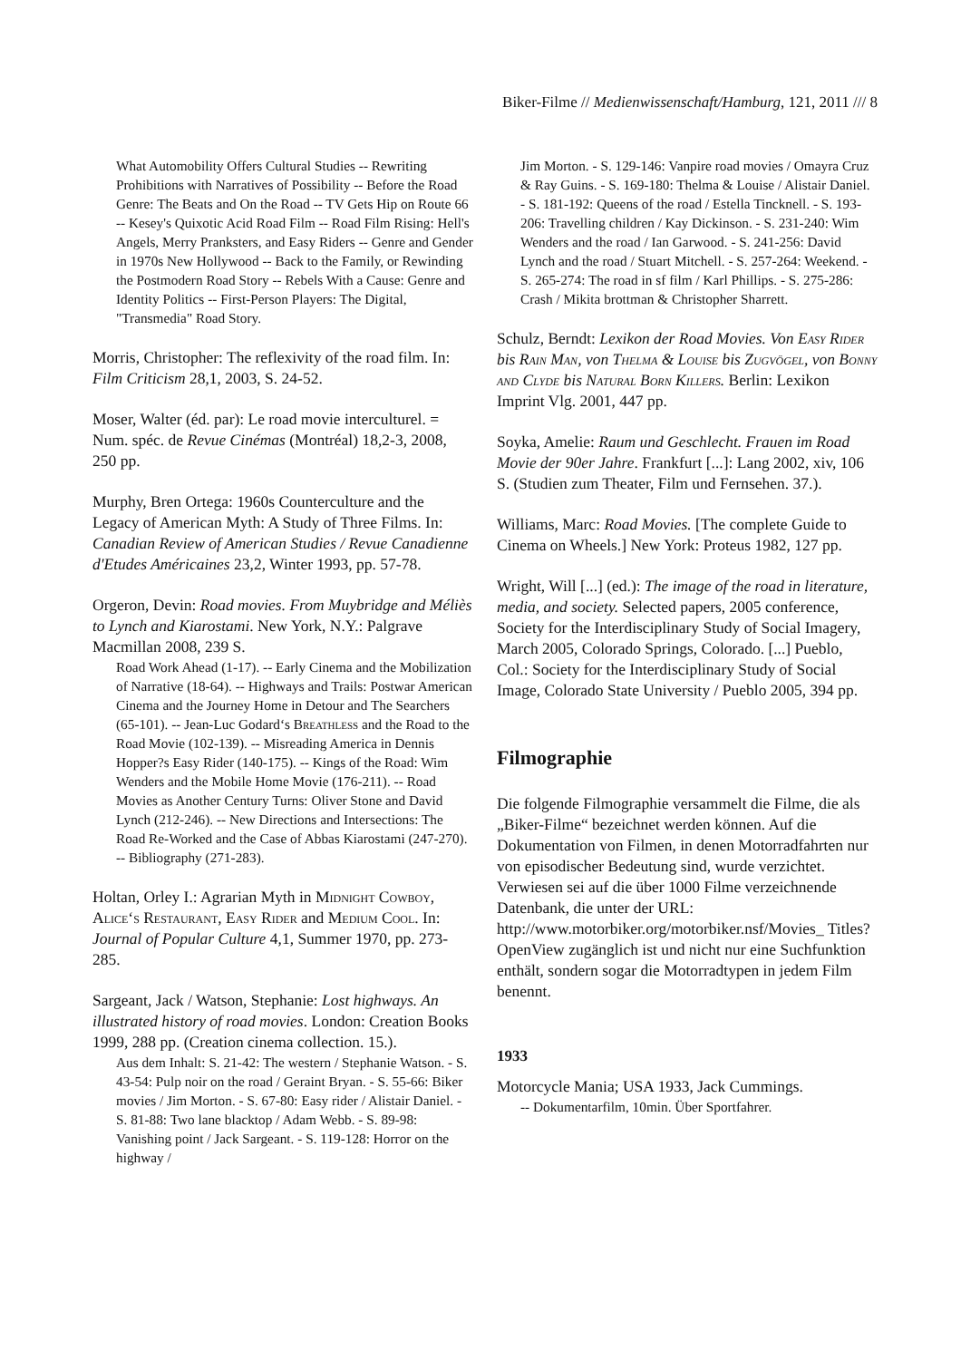Biker-Filme // Medienwissenschaft/Hamburg, 121, 2011 /// 8
What Automobility Offers Cultural Studies -- Rewriting Prohibitions with Narratives of Possibility -- Before the Road Genre: The Beats and On the Road -- TV Gets Hip on Route 66 -- Kesey's Quixotic Acid Road Film -- Road Film Rising: Hell's Angels, Merry Pranksters, and Easy Riders -- Genre and Gender in 1970s New Hollywood -- Back to the Family, or Rewinding the Postmodern Road Story -- Rebels With a Cause: Genre and Identity Politics -- First-Person Players: The Digital, "Transmedia" Road Story.
Morris, Christopher: The reflexivity of the road film. In: Film Criticism 28,1, 2003, S. 24-52.
Moser, Walter (éd. par): Le road movie interculturel. = Num. spéc. de Revue Cinémas (Montréal) 18,2-3, 2008, 250 pp.
Murphy, Bren Ortega: 1960s Counterculture and the Legacy of American Myth: A Study of Three Films. In: Canadian Review of American Studies / Revue Canadienne d'Etudes Américaines 23,2, Winter 1993, pp. 57-78.
Orgeron, Devin: Road movies. From Muybridge and Méliès to Lynch and Kiarostami. New York, N.Y.: Palgrave Macmillan 2008, 239 S.
Road Work Ahead (1-17). -- Early Cinema and the Mobilization of Narrative (18-64). -- Highways and Trails: Postwar American Cinema and the Journey Home in Detour and The Searchers (65-101). -- Jean-Luc Godard‘s Breathless and the Road to the Road Movie (102-139). -- Misreading America in Dennis Hopper?s Easy Rider (140-175). -- Kings of the Road: Wim Wenders and the Mobile Home Movie (176-211). -- Road Movies as Another Century Turns: Oliver Stone and David Lynch (212-246). -- New Directions and Intersections: The Road Re-Worked and the Case of Abbas Kiarostami (247-270). -- Bibliography (271-283).
Holtan, Orley I.: Agrarian Myth in Midnight Cowboy, Alice‘s Restaurant, Easy Rider and Medium Cool. In: Journal of Popular Culture 4,1, Summer 1970, pp. 273-285.
Sargeant, Jack / Watson, Stephanie: Lost highways. An illustrated history of road movies. London: Creation Books 1999, 288 pp. (Creation cinema collection. 15.).
Aus dem Inhalt: S. 21-42: The western / Stephanie Watson. - S. 43-54: Pulp noir on the road / Geraint Bryan. - S. 55-66: Biker movies / Jim Morton. - S. 67-80: Easy rider / Alistair Daniel. - S. 81-88: Two lane blacktop / Adam Webb. - S. 89-98: Vanishing point / Jack Sargeant. - S. 119-128: Horror on the highway /
Jim Morton. - S. 129-146: Vanpire road movies / Omayra Cruz & Ray Guins. - S. 169-180: Thelma & Louise / Alistair Daniel. - S. 181-192: Queens of the road / Estella Tincknell. - S. 193-206: Travelling children / Kay Dickinson. - S. 231-240: Wim Wenders and the road / Ian Garwood. - S. 241-256: David Lynch and the road / Stuart Mitchell. - S. 257-264: Weekend. - S. 265-274: The road in sf film / Karl Phillips. - S. 275-286: Crash / Mikita brottman & Christopher Sharrett.
Schulz, Berndt: Lexikon der Road Movies. Von Easy Rider bis Rain Man, von Thelma & Louise bis Zugvögel, von Bonny and Clyde bis Natural Born Killers. Berlin: Lexikon Imprint Vlg. 2001, 447 pp.
Soyka, Amelie: Raum und Geschlecht. Frauen im Road Movie der 90er Jahre. Frankfurt [...]: Lang 2002, xiv, 106 S. (Studien zum Theater, Film und Fernsehen. 37.).
Williams, Marc: Road Movies. [The complete Guide to Cinema on Wheels.] New York: Proteus 1982, 127 pp.
Wright, Will [...] (ed.): The image of the road in literature, media, and society. Selected papers, 2005 conference, Society for the Interdisciplinary Study of Social Imagery, March 2005, Colorado Springs, Colorado. [...] Pueblo, Col.: Society for the Interdisciplinary Study of Social Image, Colorado State University / Pueblo 2005, 394 pp.
Filmographie
Die folgende Filmographie versammelt die Filme, die als „Biker-Filme“ bezeichnet werden können. Auf die Dokumentation von Filmen, in denen Motorradfahrten nur von episodischer Bedeutung sind, wurde verzichtet. Verwiesen sei auf die über 1000 Filme verzeichnende Datenbank, die unter der URL: http://www.motorbiker.org/motorbiker.nsf/Movies_ Titles?OpenView zugänglich ist und nicht nur eine Suchfunktion enthält, sondern sogar die Motorradtypen in jedem Film benennt.
1933
Motorcycle Mania; USA 1933, Jack Cummings.
-- Dokumentarfilm, 10min. Über Sportfahrer.